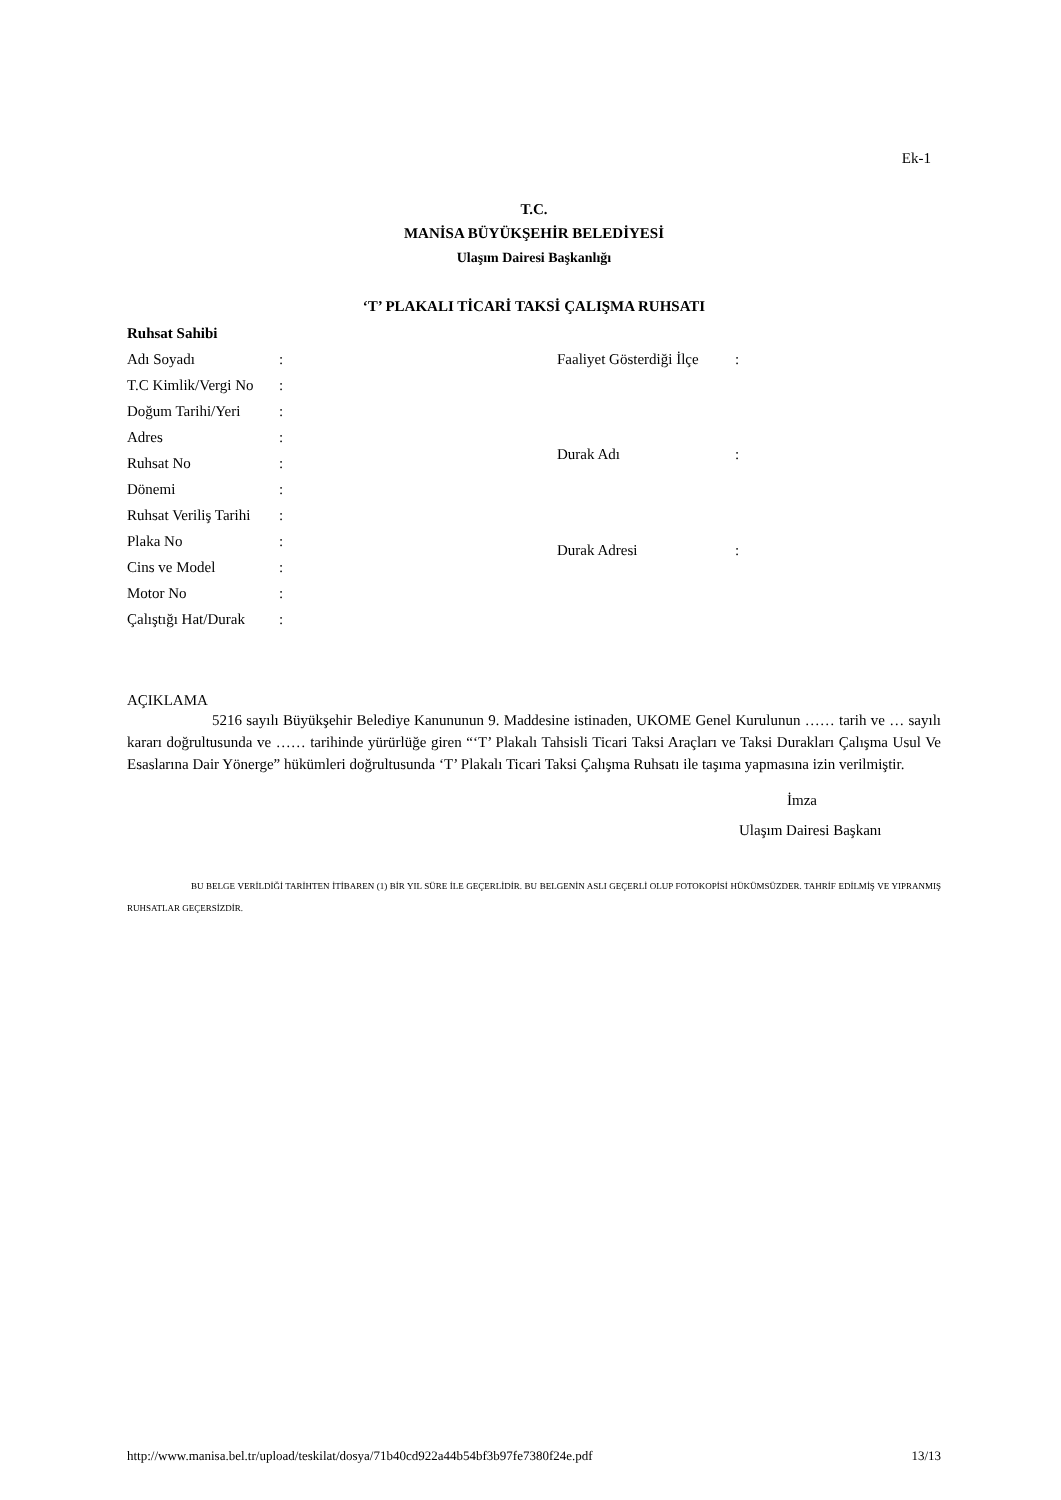Ek-1
T.C.
MANİSA BÜYÜKŞEHİR BELEDİYESİ
Ulaşım Dairesi Başkanlığı
‘T’ PLAKALI TİCARİ TAKSİ ÇALIŞMA RUHSATI
Ruhsat Sahibi
| Adı Soyadı | : |
| T.C Kimlik/Vergi No | : |
| Doğum Tarihi/Yeri | : |
| Adres | : |
| Ruhsat No | : |
| Dönemi | : |
| Ruhsat Veriliş Tarihi | : |
| Plaka No | : |
| Cins ve Model | : |
| Motor No | : |
| Çalıştığı Hat/Durak | : |
| Faaliyet Gösterdiği İlçe | : |
| Durak Adı | : |
| Durak Adresi | : |
AÇIKLAMA
5216 sayılı Büyükşehir Belediye Kanununun 9. Maddesine istinaden, UKOME Genel Kurulunun …… tarih ve … sayılı kararı doğrultusunda ve …… tarihinde yürürlüğe giren “‘T’ Plakalı Tahsisli Ticari Taksi Araçları ve Taksi Durakları Çalışma Usul Ve Esaslarına Dair Yönerge” hükümleri doğrultusunda ‘T’ Plakalı Ticari Taksi Çalışma Ruhsatı ile taşıma yapmasına izin verilmiştir.
İmza
Ulaşım Dairesi Başkanı
BU BELGE VERİLDİĞİ TARİHTEN İTİBAREN (1) BİR YIL SÜRE İLE GEÇERLİDİR. BU BELGENİN ASLI GEÇERLİ OLUP FOTOKOPİSİ HÜKÜMSÜZDER. TAHRİF EDİLMİŞ VE YIPRANMIŞ RUHSATLAR GEÇERSİZDİR.
http://www.manisa.bel.tr/upload/teskilat/dosya/71b40cd922a44b54bf3b97fe7380f24e.pdf 13/13